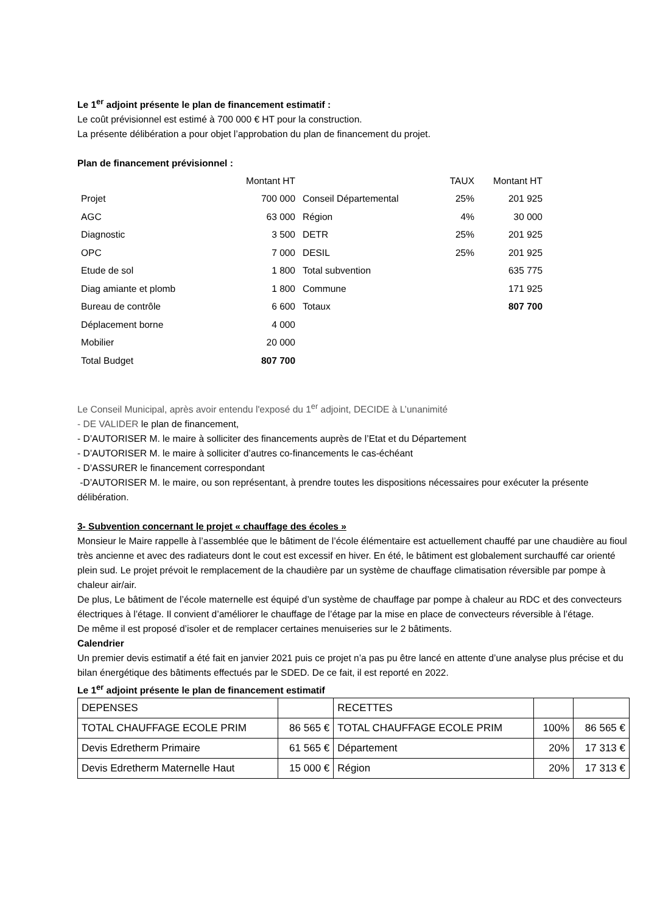Le 1<sup>er</sup> adjoint présente le plan de financement estimatif :
Le coût prévisionnel est estimé à 700 000 € HT pour la construction.
La présente délibération a pour objet l’approbation du plan de financement du projet.
Plan de financement prévisionnel :
| | Montant HT | | TAUX | Montant HT |
| Projet | 700 000 | Conseil Départemental | 25% | 201 925 |
| AGC | 63 000 | Région | 4% | 30 000 |
| Diagnostic | 3 500 | DETR | 25% | 201 925 |
| OPC | 7 000 | DESIL | 25% | 201 925 |
| Etude de sol | 1 800 | Total subvention | | 635 775 |
| Diag amiante et plomb | 1 800 | Commune | | 171 925 |
| Bureau de contrôle | 6 600 | Totaux | | 807 700 |
| Déplacement borne | 4 000 | | | |
| Mobilier | 20 000 | | | |
| Total Budget | 807 700 | | | |
Le Conseil Municipal, après avoir entendu l'exposé du 1<sup>er</sup> adjoint, DECIDE à L’unanimité
- DE VALIDER le plan de financement,
- D’AUTORISER M. le maire à solliciter des financements auprès de l’Etat et du Département
- D’AUTORISER M. le maire à solliciter d’autres co-financements le cas-échéant
- D’ASSURER le financement correspondant
-D’AUTORISER M. le maire, ou son représentant, à prendre toutes les dispositions nécessaires pour exécuter la présente délibération.
3- Subvention concernant le projet « chauffage des écoles »
Monsieur le Maire rappelle à l’assemblée que le bâtiment de l’école élémentaire est actuellement chauffé par une chaudière au fioul très ancienne et avec des radiateurs dont le cout est excessif en hiver. En été, le bâtiment est globalement surchauffé car orienté plein sud. Le projet prévoit le remplacement de la chaudière par un système de chauffage climatisation réversible par pompe à chaleur air/air.
De plus, Le bâtiment de l’école maternelle est équipé d’un système de chauffage par pompe à chaleur au RDC et des convecteurs électriques à l’étage. Il convient d’améliorer le chauffage de l’étage par la mise en place de convecteurs réversible à l’étage.
De même il est proposé d’isoler et de remplacer certaines menuiseries sur le 2 bâtiments.
Calendrier
Un premier devis estimatif a été fait en janvier 2021 puis ce projet n’a pas pu être lancé en attente d’une analyse plus précise et du bilan énergétique des bâtiments effectués par le SDED. De ce fait, il est reporté en 2022.
Le 1<sup>er</sup> adjoint présente le plan de financement estimatif
| DEPENSES | | RECETTES | | |
| TOTAL CHAUFFAGE ECOLE PRIM | 86 565 € | TOTAL CHAUFFAGE ECOLE PRIM | 100% | 86 565 € |
| Devis Edretherm Primaire | 61 565 € | Département | 20% | 17 313 € |
| Devis Edretherm Maternelle Haut | 15 000 € | Région | 20% | 17 313 € |